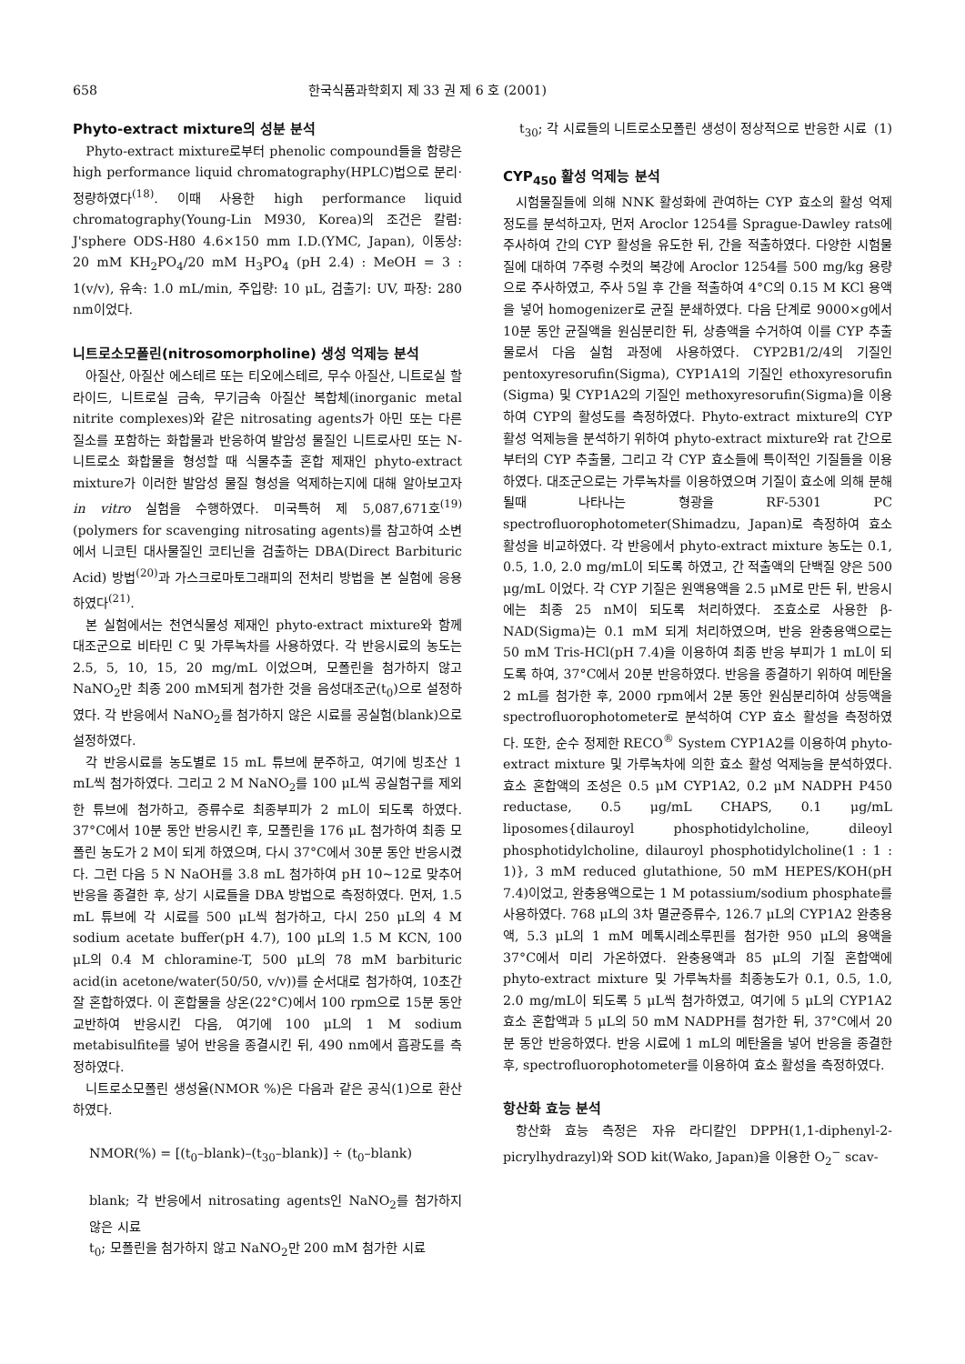658 한국식품과학회지 제 33 권 제 6 호 (2001)
Phyto-extract mixture의 성분 분석
Phyto-extract mixture로부터 phenolic compound들을 함량은 high performance liquid chromatography(HPLC)법으로 분리·정량하였다<sup>(18)</sup>. 이때 사용한 high performance liquid chromatography(Young-Lin M930, Korea)의 조건은 칼럼: J'sphere ODS-H80 4.6×150 mm I.D.(YMC, Japan), 이동상: 20 mM KH<sub>2</sub>PO<sub>4</sub>/20 mM H<sub>3</sub>PO<sub>4</sub> (pH 2.4) : MeOH = 3 : 1(v/v), 유속: 1.0 mL/min, 주입량: 10 μL, 검출기: UV, 파장: 280 nm이었다.
니트로소모폴린(nitrosomorpholine) 생성 억제능 분석
아질산, 아질산 에스테르 또는 티오에스테르, 무수 아질산, 니트로실 할라이드, 니트로실 금속, 무기금속 아질산 복합체(inorganic metal nitrite complexes)와 같은 nitrosating agents가 아민 또는 다른 질소를 포함하는 화합물과 반응하여 발암성 물질인 니트로사민 또는 N-니트로소 화합물을 형성할 때 식물추출 혼합 제재인 phyto-extract mixture가 이러한 발암성 물질 형성을 억제하는지에 대해 알아보고자 in vitro 실험을 수행하였다. 미국특허 제 5,087,671호<sup>(19)</sup>(polymers for scavenging nitrosating agents)를 참고하여 소변에서 니코틴 대사물질인 코티닌을 검출하는 DBA(Direct Barbituric Acid) 방법<sup>(20)</sup>과 가스크로마토그래피의 전처리 방법을 본 실험에 응용하였다<sup>(21)</sup>.
본 실험에서는 천연식물성 제재인 phyto-extract mixture와 함께 대조군으로 비타민 C 및 가루녹차를 사용하였다. 각 반응시료의 농도는 2.5, 5, 10, 15, 20 mg/mL 이었으며, 모폴린을 첨가하지 않고 NaNO<sub>2</sub>만 최종 200 mM되게 첨가한 것을 음성대조군(t<sub>0</sub>)으로 설정하였다. 각 반응에서 NaNO<sub>2</sub>를 첨가하지 않은 시료를 공실험(blank)으로 설정하였다.
각 반응시료를 농도별로 15 mL 튜브에 분주하고, 여기에 빙초산 1 mL씩 첨가하였다. 그리고 2 M NaNO<sub>2</sub>를 100 μL씩 공실험구를 제외한 튜브에 첨가하고, 증류수로 최종부피가 2 mL이 되도록 하였다. 37°C에서 10분 동안 반응시킨 후, 모폴린을 176 μL 첨가하여 최종 모폴린 농도가 2 M이 되게 하였으며, 다시 37°C에서 30분 동안 반응시켰다. 그런 다음 5 N NaOH를 3.8 mL 첨가하여 pH 10~12로 맞추어 반응을 종결한 후, 상기 시료들을 DBA 방법으로 측정하였다. 먼저, 1.5 mL 튜브에 각 시료를 500 μL씩 첨가하고, 다시 250 μL의 4 M sodium acetate buffer(pH 4.7), 100 μL의 1.5 M KCN, 100 μL의 0.4 M chloramine-T, 500 μL의 78 mM barbituric acid(in acetone/water(50/50, v/v))를 순서대로 첨가하여, 10초간 잘 혼합하였다. 이 혼합물을 상온(22°C)에서 100 rpm으로 15분 동안 교반하여 반응시킨 다음, 여기에 100 μL의 1 M sodium metabisulfite를 넣어 반응을 종결시킨 뒤, 490 nm에서 흡광도를 측정하였다.
니트로소모폴린 생성율(NMOR %)은 다음과 같은 공식(1)으로 환산하였다.
NMOR(%) = [(t<sub>0</sub>–blank)–(t<sub>30</sub>–blank)] ÷ (t<sub>0</sub>–blank)
blank; 각 반응에서 nitrosating agents인 NaNO<sub>2</sub>를 첨가하지 않은 시료
t<sub>0</sub>; 모폴린을 첨가하지 않고 NaNO<sub>2</sub>만 200 mM 첨가한 시료
t<sub>30</sub>; 각 시료들의 니트로소모폴린 생성이 정상적으로 반응한 시료 (1)
CYP<sub>450</sub> 활성 억제능 분석
시험물질들에 의해 NNK 활성화에 관여하는 CYP 효소의 활성 억제 정도를 분석하고자, 먼저 Aroclor 1254를 Sprague-Dawley rats에 주사하여 간의 CYP 활성을 유도한 뒤, 간을 적출하였다. 다양한 시험물질에 대하여 7주령 수컷의 복강에 Aroclor 1254를 500 mg/kg 용량으로 주사하였고, 주사 5일 후 간을 적출하여 4°C의 0.15 M KCl 용액을 넣어 homogenizer로 균질 분쇄하였다. 다음 단계로 9000×g에서 10분 동안 균질액을 원심분리한 뒤, 상층액을 수거하여 이를 CYP 추출물로서 다음 실험 과정에 사용하였다. CYP2B1/2/4의 기질인 pentoxyresorufin(Sigma), CYP1A1의 기질인 ethoxyresorufin (Sigma) 및 CYP1A2의 기질인 methoxyresorufin(Sigma)을 이용하여 CYP의 활성도를 측정하였다. Phyto-extract mixture의 CYP 활성 억제능을 분석하기 위하여 phyto-extract mixture와 rat 간으로 부터의 CYP 추출물, 그리고 각 CYP 효소들에 특이적인 기질들을 이용하였다. 대조군으로는 가루녹차를 이용하였으며 기질이 효소에 의해 분해될때 나타나는 형광을 RF-5301 PC spectrofluorophotometer(Shimadzu, Japan)로 측정하여 효소 활성을 비교하였다. 각 반응에서 phyto-extract mixture 농도는 0.1, 0.5, 1.0, 2.0 mg/mL이 되도록 하였고, 간 적출액의 단백질 양은 500 μg/mL 이었다. 각 CYP 기질은 원액용액을 2.5 μM로 만든 뒤, 반응시에는 최종 25 nM이 되도록 처리하였다. 조효소로 사용한 β-NAD(Sigma)는 0.1 mM 되게 처리하였으며, 반응 완충용액으로는 50 mM Tris-HCl(pH 7.4)을 이용하여 최종 반응 부피가 1 mL이 되도록 하여, 37°C에서 20분 반응하였다. 반응을 종결하기 위하여 메탄올 2 mL를 첨가한 후, 2000 rpm에서 2분 동안 원심분리하여 상등액을 spectrofluorophotometer로 분석하여 CYP 효소 활성을 측정하였다. 또한, 순수 정제한 RECO<sup>®</sup> System CYP1A2를 이용하여 phyto-extract mixture 및 가루녹차에 의한 효소 활성 억제능을 분석하였다. 효소 혼합액의 조성은 0.5 μM CYP1A2, 0.2 μM NADPH P450 reductase, 0.5 μg/mL CHAPS, 0.1 μg/mL liposomes{dilauroyl phosphotidylcholine, dileoyl phosphotidylcholine, dilauroyl phosphotidylcholine(1 : 1 : 1)}, 3 mM reduced glutathione, 50 mM HEPES/KOH(pH 7.4)이었고, 완충용액으로는 1 M potassium/sodium phosphate를 사용하였다. 768 μL의 3차 멸균증류수, 126.7 μL의 CYP1A2 완충용액, 5.3 μL의 1 mM 메톡시레소루핀를 첨가한 950 μL의 용액을 37°C에서 미리 가온하였다. 완충용액과 85 μL의 기질 혼합액에 phyto-extract mixture 및 가루녹차를 최종농도가 0.1, 0.5, 1.0, 2.0 mg/mL이 되도록 5 μL씩 첨가하였고, 여기에 5 μL의 CYP1A2 효소 혼합액과 5 μL의 50 mM NADPH를 첨가한 뒤, 37°C에서 20분 동안 반응하였다. 반응 시료에 1 mL의 메탄올을 넣어 반응을 종결한 후, spectrofluorophotometer를 이용하여 효소 활성을 측정하였다.
항산화 효능 분석
항산화 효능 측정은 자유 라디칼인 DPPH(1,1-diphenyl-2-picrylhydrazyl)와 SOD kit(Wako, Japan)을 이용한 O<sub>2</sub><sup>−</sup> scav-